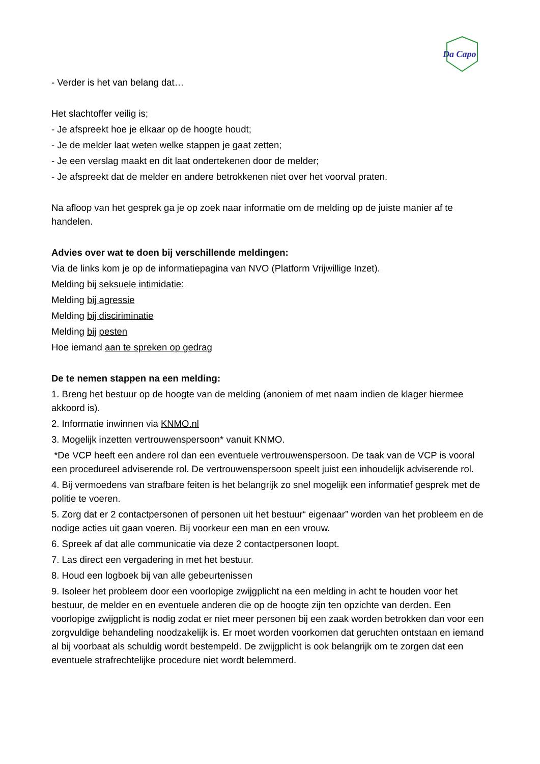Da Capo
- Verder is het van belang dat…
Het slachtoffer veilig is;
- Je afspreekt hoe je elkaar op de hoogte houdt;
- Je de melder laat weten welke stappen je gaat zetten;
- Je een verslag maakt en dit laat ondertekenen door de melder;
- Je afspreekt dat de melder en andere betrokkenen niet over het voorval praten.
Na afloop van het gesprek ga je op zoek naar informatie om de melding op de juiste manier af te handelen.
Advies over wat te doen bij verschillende meldingen:
Via de links kom je op de informatiepagina van NVO (Platform Vrijwillige Inzet).
Melding bij seksuele intimidatie:
Melding bij agressie
Melding bij disciriminatie
Melding bij pesten
Hoe iemand aan te spreken op gedrag
De te nemen stappen na een melding:
1. Breng het bestuur op de hoogte van de melding (anoniem of met naam indien de klager hiermee akkoord is).
2. Informatie inwinnen via KNMO.nl
3. Mogelijk inzetten vertrouwenspersoon* vanuit KNMO.
*De VCP heeft een andere rol dan een eventuele vertrouwenspersoon. De taak van de VCP is vooral een procedureel adviserende rol. De vertrouwenspersoon speelt juist een inhoudelijk adviserende rol.
4. Bij vermoedens van strafbare feiten is het belangrijk zo snel mogelijk een informatief gesprek met de politie te voeren.
5. Zorg dat er 2 contactpersonen of personen uit het bestuur“ eigenaar” worden van het probleem en de nodige acties uit gaan voeren. Bij voorkeur een man en een vrouw.
6. Spreek af dat alle communicatie via deze 2 contactpersonen loopt.
7. Las direct een vergadering in met het bestuur.
8. Houd een logboek bij van alle gebeurtenissen
9. Isoleer het probleem door een voorlopige zwijgplicht na een melding in acht te houden voor het bestuur, de melder en en eventuele anderen die op de hoogte zijn ten opzichte van derden. Een voorlopige zwijgplicht is nodig zodat er niet meer personen bij een zaak worden betrokken dan voor een zorgvuldige behandeling noodzakelijk is. Er moet worden voorkomen dat geruchten ontstaan en iemand al bij voorbaat als schuldig wordt bestempeld. De zwijgplicht is ook belangrijk om te zorgen dat een eventuele strafrechtelijke procedure niet wordt belemmerd.